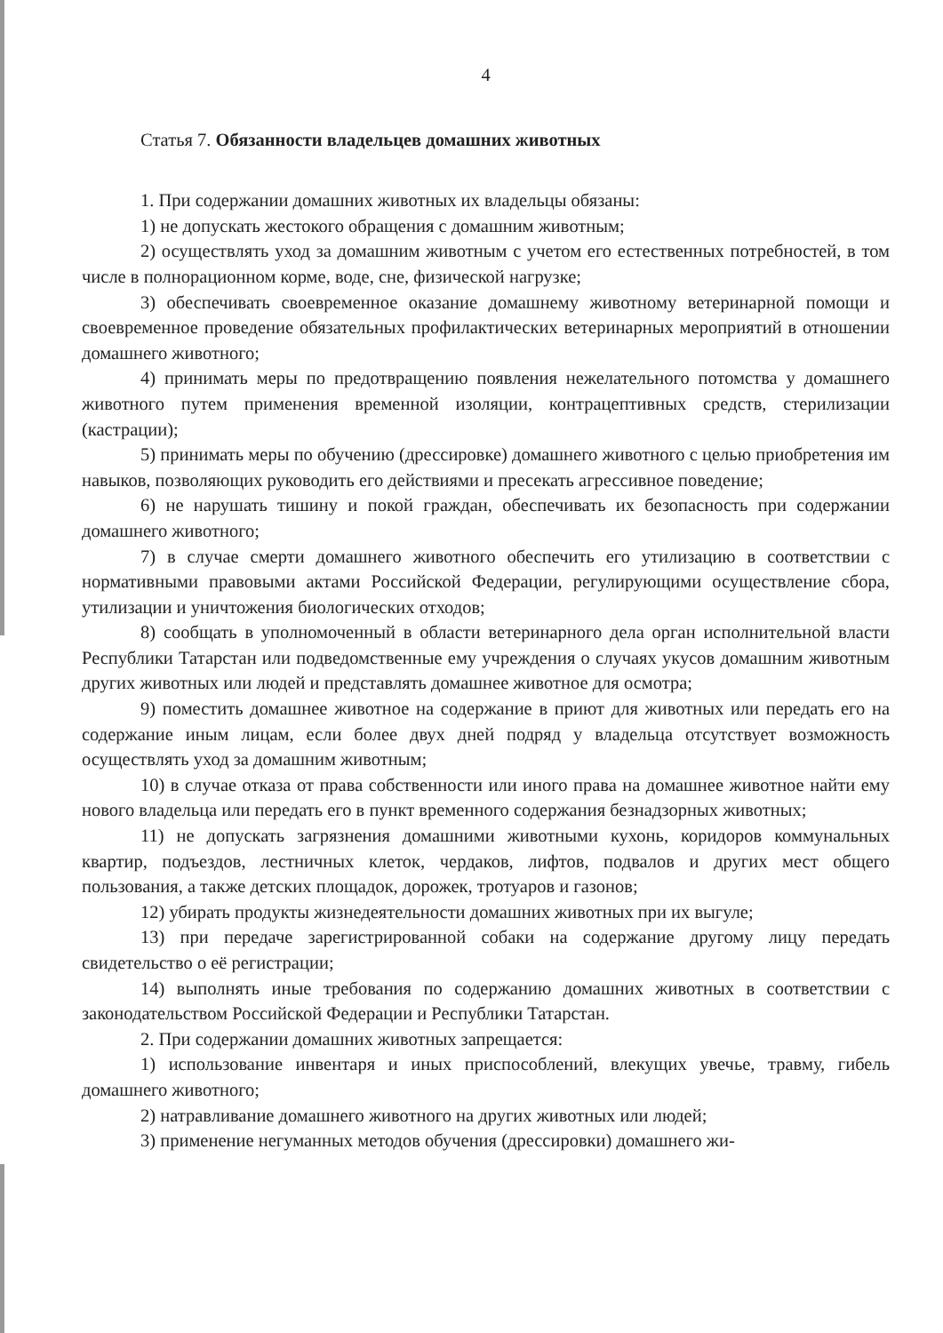4
Статья 7. Обязанности владельцев домашних животных
1. При содержании домашних животных их владельцы обязаны:
1) не допускать жестокого обращения с домашним животным;
2) осуществлять уход за домашним животным с учетом его естественных потребностей, в том числе в полнорационном корме, воде, сне, физической нагрузке;
3) обеспечивать своевременное оказание домашнему животному ветеринарной помощи и своевременное проведение обязательных профилактических ветеринарных мероприятий в отношении домашнего животного;
4) принимать меры по предотвращению появления нежелательного потомства у домашнего животного путем применения временной изоляции, контрацептивных средств, стерилизации (кастрации);
5) принимать меры по обучению (дрессировке) домашнего животного с целью приобретения им навыков, позволяющих руководить его действиями и пресекать агрессивное поведение;
6) не нарушать тишину и покой граждан, обеспечивать их безопасность при содержании домашнего животного;
7) в случае смерти домашнего животного обеспечить его утилизацию в соответствии с нормативными правовыми актами Российской Федерации, регулирующими осуществление сбора, утилизации и уничтожения биологических отходов;
8) сообщать в уполномоченный в области ветеринарного дела орган исполнительной власти Республики Татарстан или подведомственные ему учреждения о случаях укусов домашним животным других животных или людей и представлять домашнее животное для осмотра;
9) поместить домашнее животное на содержание в приют для животных или передать его на содержание иным лицам, если более двух дней подряд у владельца отсутствует возможность осуществлять уход за домашним животным;
10) в случае отказа от права собственности или иного права на домашнее животное найти ему нового владельца или передать его в пункт временного содержания безнадзорных животных;
11) не допускать загрязнения домашними животными кухонь, коридоров коммунальных квартир, подъездов, лестничных клеток, чердаков, лифтов, подвалов и других мест общего пользования, а также детских площадок, дорожек, тротуаров и газонов;
12) убирать продукты жизнедеятельности домашних животных при их выгуле;
13) при передаче зарегистрированной собаки на содержание другому лицу передать свидетельство о её регистрации;
14) выполнять иные требования по содержанию домашних животных в соответствии с законодательством Российской Федерации и Республики Татарстан.
2. При содержании домашних животных запрещается:
1) использование инвентаря и иных приспособлений, влекущих увечье, травму, гибель домашнего животного;
2) натравливание домашнего животного на других животных или людей;
3) применение негуманных методов обучения (дрессировки) домашнего жи-